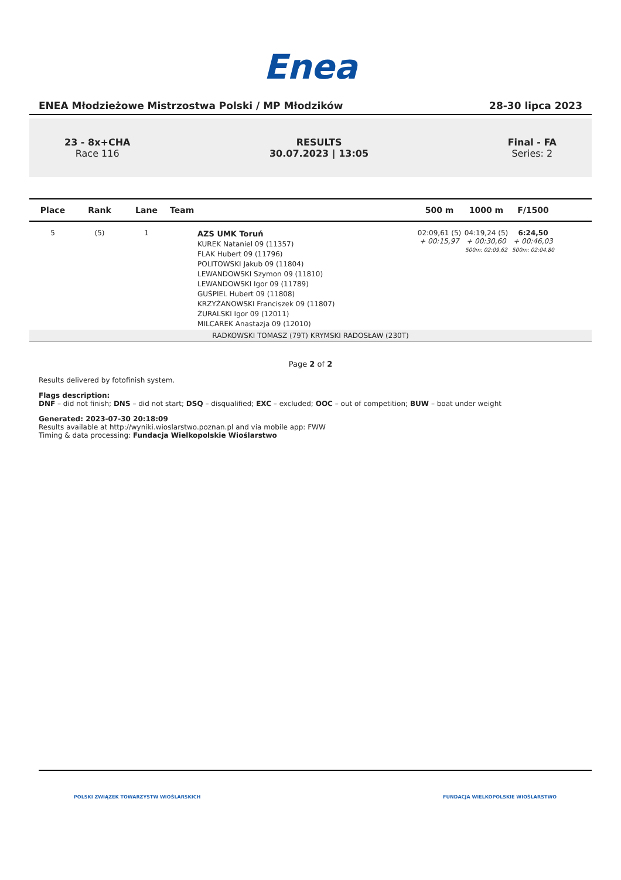Enea
ENEA Młodzieżowe Mistrzostwa Polski / MP Młodzików 28-30 lipca 2023
23 - 8x+CHA
Race 116
RESULTS
30.07.2023 | 13:05
Final - FA
Series: 2
| Place | Rank | Lane | Team | 500 m | 1000 m | F/1500 | |
| --- | --- | --- | --- | --- | --- | --- | --- |
| 5 | (5) | 1 | AZS UMK Toruń KUREK Nataniel 09 (11357) FLAK Hubert 09 (11796) POLITOWSKI Jakub 09 (11804) LEWANDOWSKI Szymon 09 (11810) LEWANDOWSKI Igor 09 (11789) GUŚPIEL Hubert 09 (11808) KRZYŻANOWSKI Franciszek 09 (11807) ŻURALSKI Igor 09 (12011) MILCAREK Anastazja 09 (12010) | 02:09,61 (5) + 00:15,97 | 04:19,24 (5) + 00:30,60 500m: 02:09,62 | 6:24,50 + 00:46,03 500m: 02:04,80 | |
| RADKOWSKI TOMASZ (79T) KRYMSKI RADOSŁAW (230T) | | | | | | | |
Page 2 of 2
Results delivered by fotofinish system.
Flags description:
DNF – did not finish; DNS – did not start; DSQ – disqualified; EXC – excluded; OOC – out of competition; BUW – boat under weight
Generated: 2023-07-30 20:18:09
Results available at http://wyniki.wioslarstwo.poznan.pl and via mobile app: FWW
Timing & data processing: Fundacja Wielkopolskie Wioślarstwo
POLSKI ZWIĄZEK TOWARZYSTW WIOŚLARSKICH FUNDACJA WIELKOPOLSKIE WIOŚLARSTWO